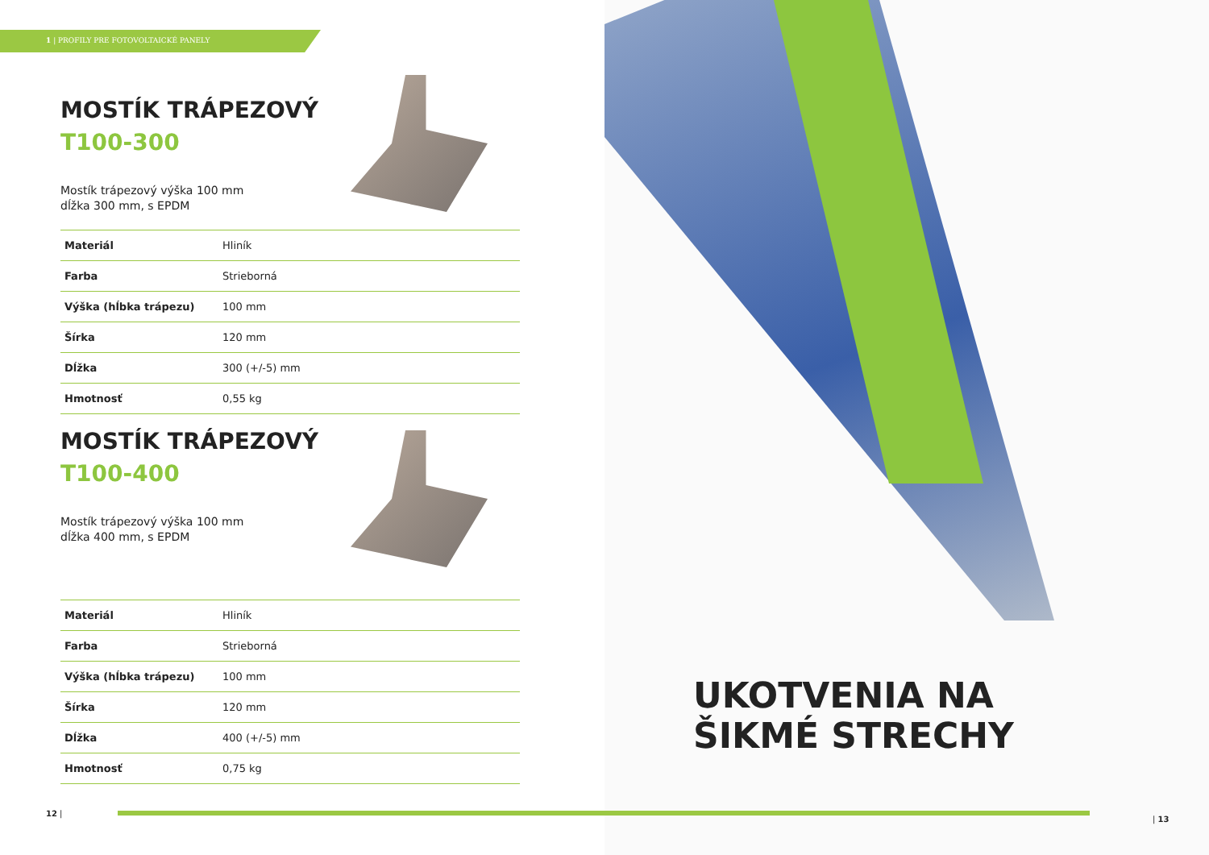UKOTVENIA NA
ŠIKMÉ STRECHY
1 | PROFILY PRE FOTOVOLTAICKÉ PANELY
MOSTÍK TRÁPEZOVÝ
T100-300
Mostík trápezový výška 100 mm
dĺžka 300 mm, s EPDM
| Materiál | Hliník |
| Farba | Strieborná |
| Výška (hĺbka trápezu) | 100 mm |
| Šírka | 120 mm |
| Dĺžka | 300 (+/-5) mm |
| Hmotnosť | 0,55 kg |
MOSTÍK TRÁPEZOVÝ
T100-400
Mostík trápezový výška 100 mm
dĺžka 400 mm, s EPDM
| Materiál | Hliník |
| Farba | Strieborná |
| Výška (hĺbka trápezu) | 100 mm |
| Šírka | 120 mm |
| Dĺžka | 400 (+/-5) mm |
| Hmotnosť | 0,75 kg |
12 |
| 13